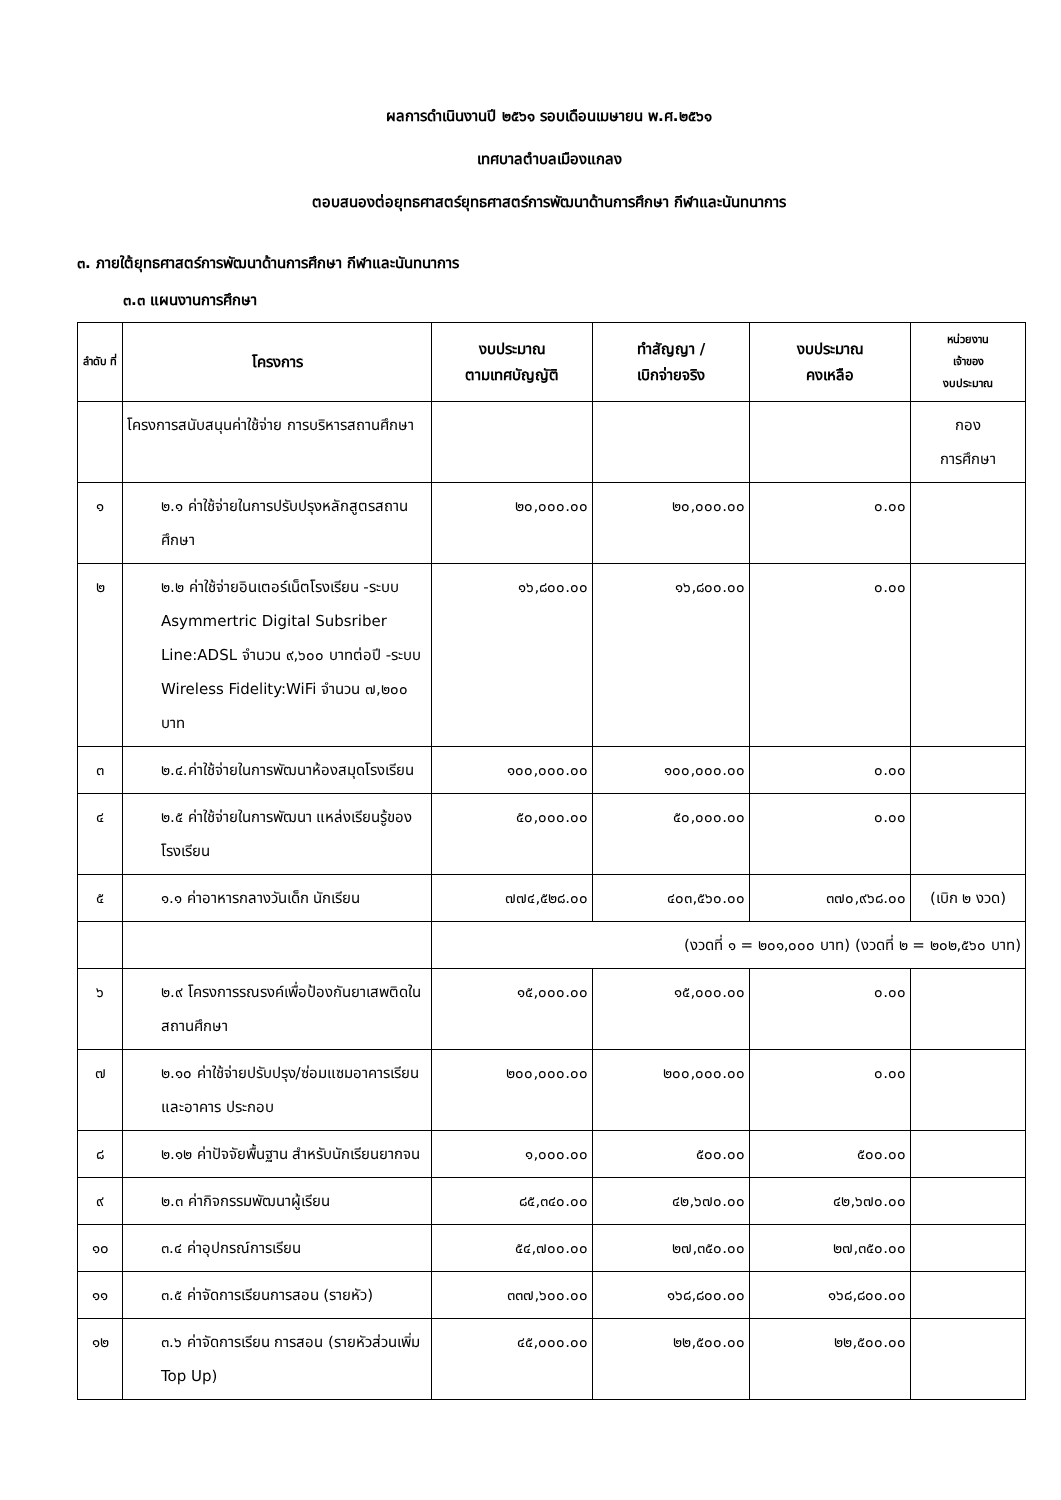ผลการดำเนินงานปี ๒๕๖๑ รอบเดือนเมษายน พ.ศ.๒๕๖๑
เทศบาลตำบลเมืองแกลง
ตอบสนองต่อยุทธศาสตร์ยุทธศาสตร์การพัฒนาด้านการศึกษา กีฬาและนันทนาการ
๓. ภายใต้ยุทธศาสตร์การพัฒนาด้านการศึกษา กีฬาและนันทนาการ
๓.๓ แผนงานการศึกษา
| ลำดับ ที่ | โครงการ | งบประมาณ ตามเทศบัญญัติ | ทำสัญญา / เบิกจ่ายจริง | งบประมาณ คงเหลือ | หน่วยงาน เจ้าของ งบประมาณ |
| --- | --- | --- | --- | --- | --- |
| | โครงการสนับสนุนค่าใช้จ่าย การบริหารสถานศึกษา | | | | กอง การศึกษา |
| ๑ | ๒.๑ ค่าใช้จ่ายในการปรับปรุงหลักสูตรสถานศึกษา | ๒๐,๐๐๐.๐๐ | ๒๐,๐๐๐.๐๐ | ๐.๐๐ | |
| ๒ | ๒.๒ ค่าใช้จ่ายอินเตอร์เน็ตโรงเรียน -ระบบ Asymmertric Digital Subsriber Line:ADSL จำนวน ๙,๖๐๐ บาทต่อปี -ระบบ Wireless Fidelity:WiFi จำนวน ๗,๒๐๐ บาท | ๑๖,๘๐๐.๐๐ | ๑๖,๘๐๐.๐๐ | ๐.๐๐ | |
| ๓ | ๒.๔.ค่าใช้จ่ายในการพัฒนาห้องสมุดโรงเรียน | ๑๐๐,๐๐๐.๐๐ | ๑๐๐,๐๐๐.๐๐ | ๐.๐๐ | |
| ๔ | ๒.๕ ค่าใช้จ่ายในการพัฒนา แหล่งเรียนรู้ของโรงเรียน | ๕๐,๐๐๐.๐๐ | ๕๐,๐๐๐.๐๐ | ๐.๐๐ | |
| ๕ | ๑.๑ ค่าอาหารกลางวันเด็ก นักเรียน | ๗๗๔,๕๒๘.๐๐ | ๔๐๓,๕๖๐.๐๐ | ๓๗๐,๙๖๘.๐๐ | (เบิก ๒ งวด) |
| | | (งวดที่ ๑ = ๒๐๑,๐๐๐ บาท) (งวดที่ ๒ = ๒๐๒,๕๖๐ บาท) | | | |
| ๖ | ๒.๙ โครงการรณรงค์เพื่อป้องกันยาเสพติดในสถานศึกษา | ๑๕,๐๐๐.๐๐ | ๑๕,๐๐๐.๐๐ | ๐.๐๐ | |
| ๗ | ๒.๑๐ ค่าใช้จ่ายปรับปรุง/ซ่อมแซมอาคารเรียนและอาคาร ประกอบ | ๒๐๐,๐๐๐.๐๐ | ๒๐๐,๐๐๐.๐๐ | ๐.๐๐ | |
| ๘ | ๒.๑๒ ค่าปัจจัยพื้นฐาน สำหรับนักเรียนยากจน | ๑,๐๐๐.๐๐ | ๕๐๐.๐๐ | ๕๐๐.๐๐ | |
| ๙ | ๒.๓ ค่ากิจกรรมพัฒนาผู้เรียน | ๘๕,๓๔๐.๐๐ | ๔๒,๖๗๐.๐๐ | ๔๒,๖๗๐.๐๐ | |
| ๑๐ | ๓.๔ ค่าอุปกรณ์การเรียน | ๕๔,๗๐๐.๐๐ | ๒๗,๓๕๐.๐๐ | ๒๗,๓๕๐.๐๐ | |
| ๑๑ | ๓.๕ ค่าจัดการเรียนการสอน (รายหัว) | ๓๓๗,๖๐๐.๐๐ | ๑๖๘,๘๐๐.๐๐ | ๑๖๘,๘๐๐.๐๐ | |
| ๑๒ | ๓.๖ ค่าจัดการเรียน การสอน (รายหัวส่วนเพิ่ม Top Up) | ๔๕,๐๐๐.๐๐ | ๒๒,๕๐๐.๐๐ | ๒๒,๕๐๐.๐๐ | |